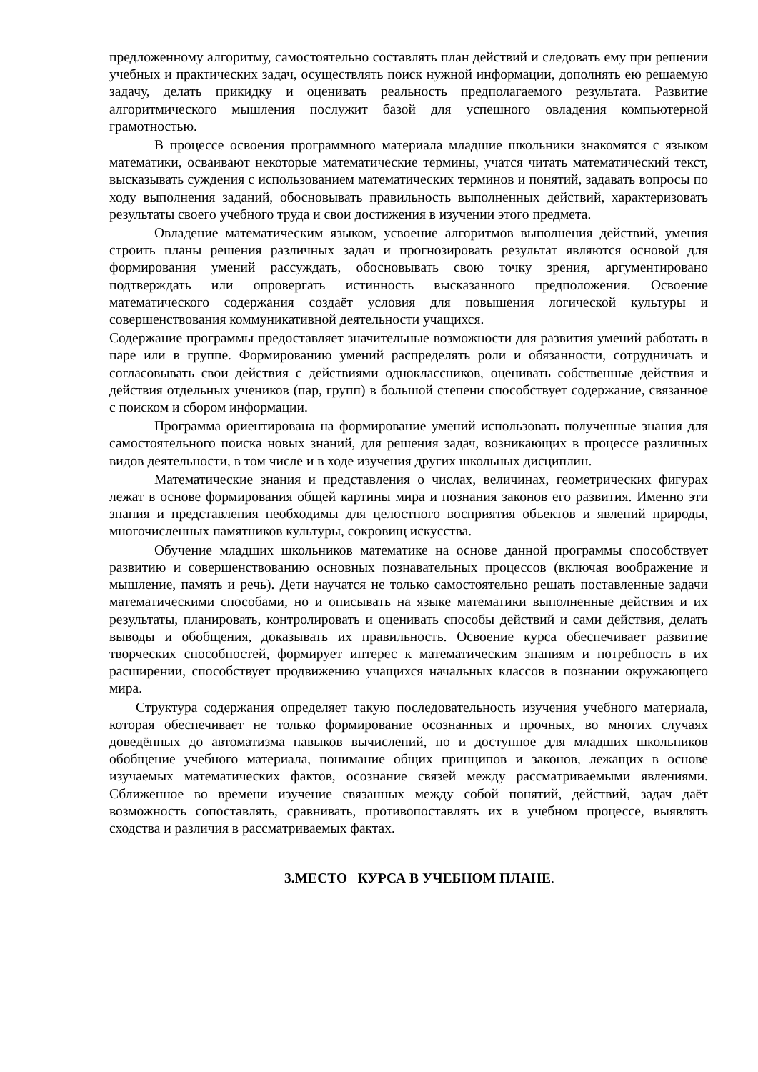предложенному алгоритму, самостоятельно составлять план действий и следовать ему при решении учебных и практических задач, осуществлять поиск нужной информации, дополнять ею решаемую задачу, делать прикидку и оценивать реальность предполагаемого результата. Развитие алгоритмического мышления послужит базой для успешного овладения компьютерной грамотностью.
В процессе освоения программного материала младшие школьники знакомятся с языком математики, осваивают некоторые математические термины, учатся читать математический текст, высказывать суждения с использованием математических терминов и понятий, задавать вопросы по ходу выполнения заданий, обосновывать правильность выполненных действий, характеризовать результаты своего учебного труда и свои достижения в изучении этого предмета.
Овладение математическим языком, усвоение алгоритмов выполнения действий, умения строить планы решения различных задач и прогнозировать результат являются основой для формирования умений рассуждать, обосновывать свою точку зрения, аргументировано подтверждать или опровергать истинность высказанного предположения. Освоение математического содержания создаёт условия для повышения логической культуры и совершенствования коммуникативной деятельности учащихся.
Содержание программы предоставляет значительные возможности для развития умений работать в паре или в группе. Формированию умений распределять роли и обязанности, сотрудничать и согласовывать свои действия с действиями одноклассников, оценивать собственные действия и действия отдельных учеников (пар, групп) в большой степени способствует содержание, связанное с поиском и сбором информации.
Программа ориентирована на формирование умений использовать полученные знания для самостоятельного поиска новых знаний, для решения задач, возникающих в процессе различных видов деятельности, в том числе и в ходе изучения других школьных дисциплин.
Математические знания и представления о числах, величинах, геометрических фигурах лежат в основе формирования общей картины мира и познания законов его развития. Именно эти знания и представления необходимы для целостного восприятия объектов и явлений природы, многочисленных памятников культуры, сокровищ искусства.
Обучение младших школьников математике на основе данной программы способствует развитию и совершенствованию основных познавательных процессов (включая воображение и мышление, память и речь). Дети научатся не только самостоятельно решать поставленные задачи математическими способами, но и описывать на языке математики выполненные действия и их результаты, планировать, контролировать и оценивать способы действий и сами действия, делать выводы и обобщения, доказывать их правильность. Освоение курса обеспечивает развитие творческих способностей, формирует интерес к математическим знаниям и потребность в их расширении, способствует продвижению учащихся начальных классов в познании окружающего мира.
Структура содержания определяет такую последовательность изучения учебного материала, которая обеспечивает не только формирование осознанных и прочных, во многих случаях доведённых до автоматизма навыков вычислений, но и доступное для младших школьников обобщение учебного материала, понимание общих принципов и законов, лежащих в основе изучаемых математических фактов, осознание связей между рассматриваемыми явлениями. Сближенное во времени изучение связанных между собой понятий, действий, задач даёт возможность сопоставлять, сравнивать, противопоставлять их в учебном процессе, выявлять сходства и различия в рассматриваемых фактах.
3.МЕСТО КУРСА В УЧЕБНОМ ПЛАНЕ.